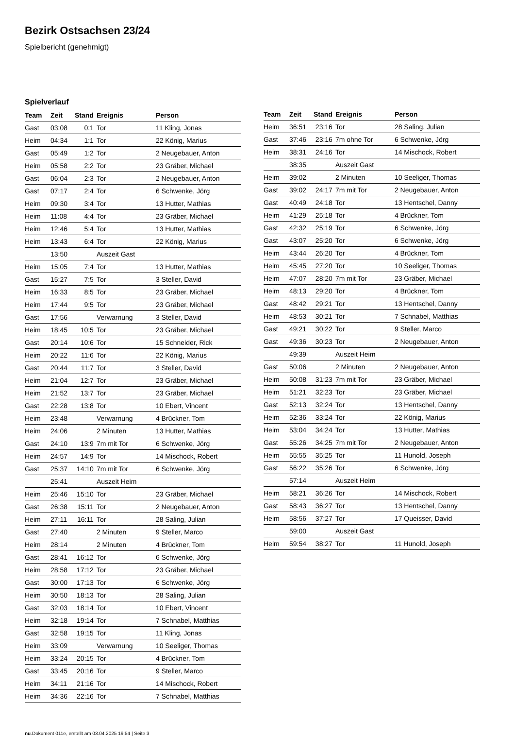Bezirk Ostsachsen 23/24
Spielbericht (genehmigt)
Spielverlauf
| Team | Zeit | Stand | Ereignis | Person |
| --- | --- | --- | --- | --- |
| Gast | 03:08 | 0:1 | Tor | 11 Kling, Jonas |
| Heim | 04:34 | 1:1 | Tor | 22 König, Marius |
| Gast | 05:49 | 1:2 | Tor | 2 Neugebauer, Anton |
| Heim | 05:58 | 2:2 | Tor | 23 Gräber, Michael |
| Gast | 06:04 | 2:3 | Tor | 2 Neugebauer, Anton |
| Gast | 07:17 | 2:4 | Tor | 6 Schwenke, Jörg |
| Heim | 09:30 | 3:4 | Tor | 13 Hutter, Mathias |
| Heim | 11:08 | 4:4 | Tor | 23 Gräber, Michael |
| Heim | 12:46 | 5:4 | Tor | 13 Hutter, Mathias |
| Heim | 13:43 | 6:4 | Tor | 22 König, Marius |
| | 13:50 | | Auszeit Gast | |
| Heim | 15:05 | 7:4 | Tor | 13 Hutter, Mathias |
| Gast | 15:27 | 7:5 | Tor | 3 Steller, David |
| Heim | 16:33 | 8:5 | Tor | 23 Gräber, Michael |
| Heim | 17:44 | 9:5 | Tor | 23 Gräber, Michael |
| Gast | 17:56 | | Verwarnung | 3 Steller, David |
| Heim | 18:45 | 10:5 | Tor | 23 Gräber, Michael |
| Gast | 20:14 | 10:6 | Tor | 15 Schneider, Rick |
| Heim | 20:22 | 11:6 | Tor | 22 König, Marius |
| Gast | 20:44 | 11:7 | Tor | 3 Steller, David |
| Heim | 21:04 | 12:7 | Tor | 23 Gräber, Michael |
| Heim | 21:52 | 13:7 | Tor | 23 Gräber, Michael |
| Gast | 22:28 | 13:8 | Tor | 10 Ebert, Vincent |
| Heim | 23:48 | | Verwarnung | 4 Brückner, Tom |
| Heim | 24:06 | | 2 Minuten | 13 Hutter, Mathias |
| Gast | 24:10 | 13:9 | 7m mit Tor | 6 Schwenke, Jörg |
| Heim | 24:57 | 14:9 | Tor | 14 Mischock, Robert |
| Gast | 25:37 | 14:10 | 7m mit Tor | 6 Schwenke, Jörg |
| | 25:41 | | Auszeit Heim | |
| Heim | 25:46 | 15:10 | Tor | 23 Gräber, Michael |
| Gast | 26:38 | 15:11 | Tor | 2 Neugebauer, Anton |
| Heim | 27:11 | 16:11 | Tor | 28 Saling, Julian |
| Gast | 27:40 | | 2 Minuten | 9 Steller, Marco |
| Heim | 28:14 | | 2 Minuten | 4 Brückner, Tom |
| Gast | 28:41 | 16:12 | Tor | 6 Schwenke, Jörg |
| Heim | 28:58 | 17:12 | Tor | 23 Gräber, Michael |
| Gast | 30:00 | 17:13 | Tor | 6 Schwenke, Jörg |
| Heim | 30:50 | 18:13 | Tor | 28 Saling, Julian |
| Gast | 32:03 | 18:14 | Tor | 10 Ebert, Vincent |
| Heim | 32:18 | 19:14 | Tor | 7 Schnabel, Matthias |
| Gast | 32:58 | 19:15 | Tor | 11 Kling, Jonas |
| Heim | 33:09 | | Verwarnung | 10 Seeliger, Thomas |
| Heim | 33:24 | 20:15 | Tor | 4 Brückner, Tom |
| Gast | 33:45 | 20:16 | Tor | 9 Steller, Marco |
| Heim | 34:11 | 21:16 | Tor | 14 Mischock, Robert |
| Heim | 34:36 | 22:16 | Tor | 7 Schnabel, Matthias |
| Team | Zeit | Stand | Ereignis | Person |
| --- | --- | --- | --- | --- |
| Heim | 36:51 | 23:16 | Tor | 28 Saling, Julian |
| Gast | 37:46 | 23:16 | 7m ohne Tor | 6 Schwenke, Jörg |
| Heim | 38:31 | 24:16 | Tor | 14 Mischock, Robert |
| | 38:35 | | Auszeit Gast | |
| Heim | 39:02 | | 2 Minuten | 10 Seeliger, Thomas |
| Gast | 39:02 | 24:17 | 7m mit Tor | 2 Neugebauer, Anton |
| Gast | 40:49 | 24:18 | Tor | 13 Hentschel, Danny |
| Heim | 41:29 | 25:18 | Tor | 4 Brückner, Tom |
| Gast | 42:32 | 25:19 | Tor | 6 Schwenke, Jörg |
| Gast | 43:07 | 25:20 | Tor | 6 Schwenke, Jörg |
| Heim | 43:44 | 26:20 | Tor | 4 Brückner, Tom |
| Heim | 45:45 | 27:20 | Tor | 10 Seeliger, Thomas |
| Heim | 47:07 | 28:20 | 7m mit Tor | 23 Gräber, Michael |
| Heim | 48:13 | 29:20 | Tor | 4 Brückner, Tom |
| Gast | 48:42 | 29:21 | Tor | 13 Hentschel, Danny |
| Heim | 48:53 | 30:21 | Tor | 7 Schnabel, Matthias |
| Gast | 49:21 | 30:22 | Tor | 9 Steller, Marco |
| Gast | 49:36 | 30:23 | Tor | 2 Neugebauer, Anton |
| | 49:39 | | Auszeit Heim | |
| Gast | 50:06 | | 2 Minuten | 2 Neugebauer, Anton |
| Heim | 50:08 | 31:23 | 7m mit Tor | 23 Gräber, Michael |
| Heim | 51:21 | 32:23 | Tor | 23 Gräber, Michael |
| Gast | 52:13 | 32:24 | Tor | 13 Hentschel, Danny |
| Heim | 52:36 | 33:24 | Tor | 22 König, Marius |
| Heim | 53:04 | 34:24 | Tor | 13 Hutter, Mathias |
| Gast | 55:26 | 34:25 | 7m mit Tor | 2 Neugebauer, Anton |
| Heim | 55:55 | 35:25 | Tor | 11 Hunold, Joseph |
| Gast | 56:22 | 35:26 | Tor | 6 Schwenke, Jörg |
| | 57:14 | | Auszeit Heim | |
| Heim | 58:21 | 36:26 | Tor | 14 Mischock, Robert |
| Gast | 58:43 | 36:27 | Tor | 13 Hentschel, Danny |
| Heim | 58:56 | 37:27 | Tor | 17 Queisser, David |
| | 59:00 | | Auszeit Gast | |
| Heim | 59:54 | 38:27 | Tor | 11 Hunold, Joseph |
nu.Dokument 011e, erstellt am 03.04.2025 19:54 | Seite 3